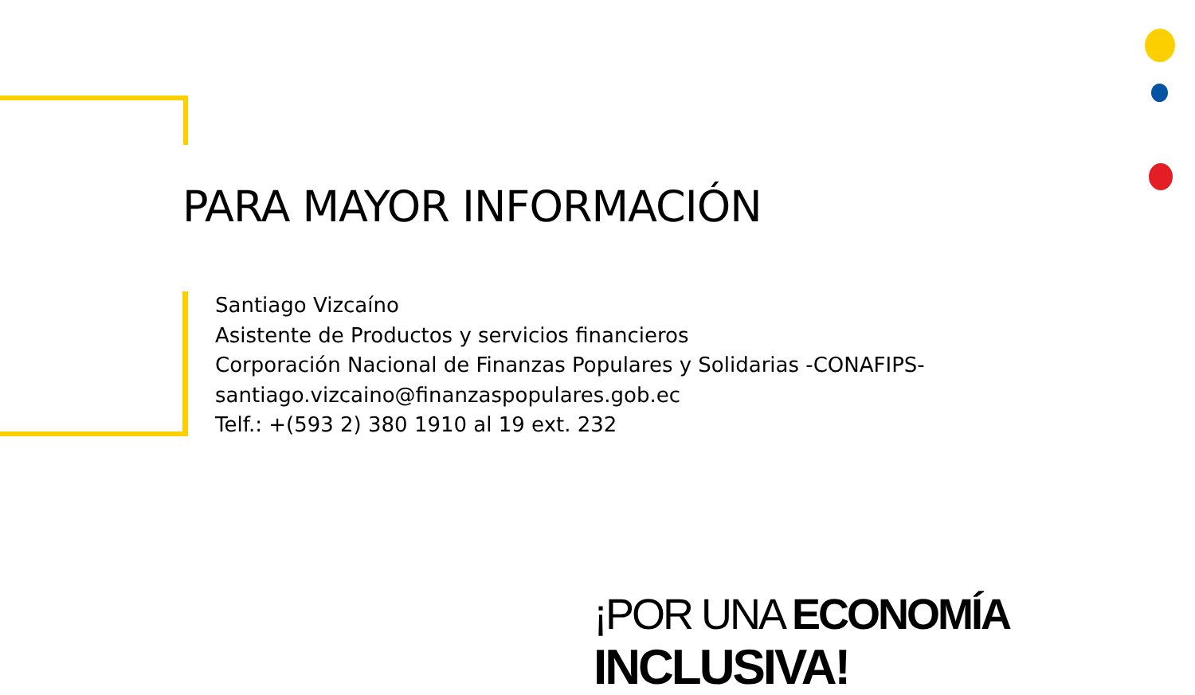PARA MAYOR INFORMACIÓN
Santiago Vizcaíno
Asistente de Productos y servicios financieros
Corporación Nacional de Finanzas Populares y Solidarias -CONAFIPS-
santiago.vizcaino@finanzaspopulares.gob.ec
Telf.: +(593 2) 380 1910 al 19 ext. 232
¡POR UNA ECONOMÍA INCLUSIVA!